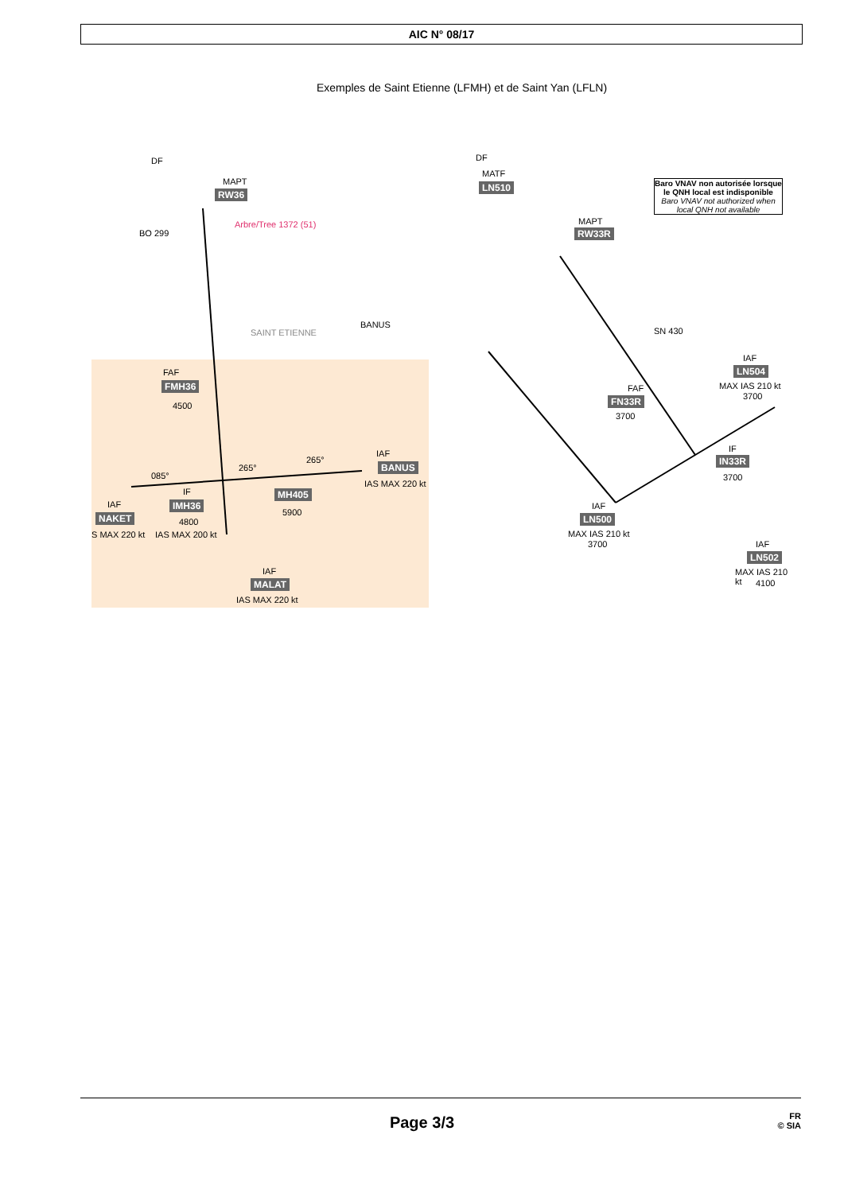AIC N° 08/17
Exemples de Saint Etienne (LFMH) et de Saint Yan (LFLN)
DF
MAPT
RW36
Arbre/Tree 1372 (51)
BO 299
SAINT ETIENNE
FAF
FMH36
4500
IAF
BANUS
IAS MAX 220 kt
MH405
5900
IF
IMH36
4800
IAS MAX 200 kt
IAF
NAKET
S MAX 220 kt
IAF
MALAT
IAS MAX 220 kt
BANUS
265°
265°
085°
DF
MATF
LN510
Baro VNAV non autorisée lorsque le QNH local est indisponible
Baro VNAV not authorized when local QNH not available
MAPT
RW33R
SN 430
FAF
FN33R
3700
IAF
LN504
MAX IAS 210 kt
3700
IF
IN33R
3700
IAF
LN500
MAX IAS 210 kt
3700 IAF
LN502
MAX IAS 210 kt
4100
Page 3/3
FR
© SIA